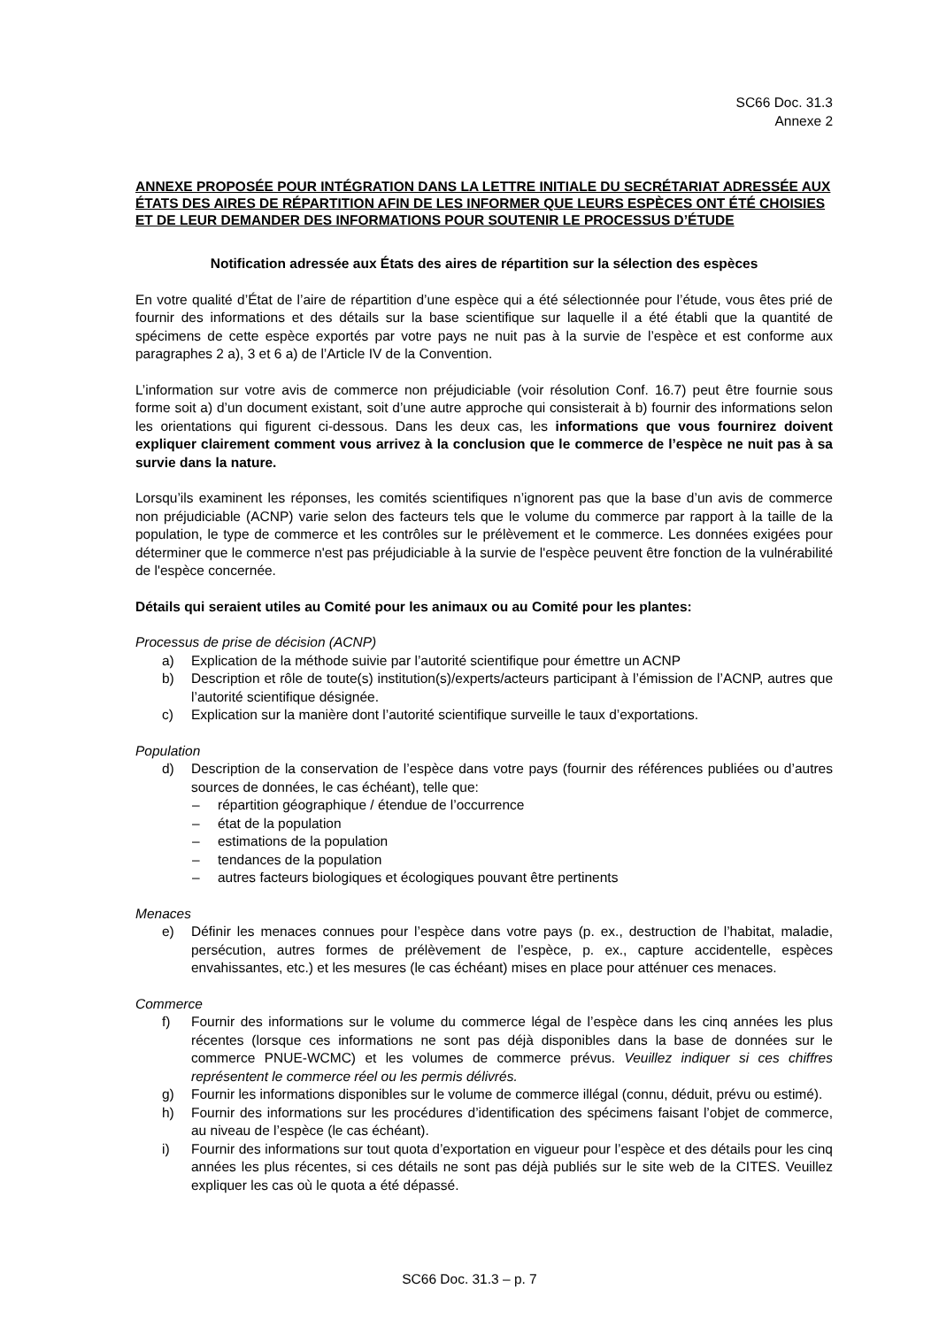SC66 Doc. 31.3
Annexe 2
ANNEXE PROPOSÉE POUR INTÉGRATION DANS LA LETTRE INITIALE DU SECRÉTARIAT ADRESSÉE AUX ÉTATS DES AIRES DE RÉPARTITION AFIN DE LES INFORMER QUE LEURS ESPÈCES ONT ÉTÉ CHOISIES ET DE LEUR DEMANDER DES INFORMATIONS POUR SOUTENIR LE PROCESSUS D’ÉTUDE
Notification adressée aux États des aires de répartition sur la sélection des espèces
En votre qualité d’État de l’aire de répartition d’une espèce qui a été sélectionnée pour l’étude, vous êtes prié de fournir des informations et des détails sur la base scientifique sur laquelle il a été établi que la quantité de spécimens de cette espèce exportés par votre pays ne nuit pas à la survie de l’espèce et est conforme aux paragraphes 2 a), 3 et 6 a) de l’Article IV de la Convention.
L’information sur votre avis de commerce non préjudiciable (voir résolution Conf. 16.7) peut être fournie sous forme soit a) d’un document existant, soit d’une autre approche qui consisterait à b) fournir des informations selon les orientations qui figurent ci-dessous. Dans les deux cas, les informations que vous fournirez doivent expliquer clairement comment vous arrivez à la conclusion que le commerce de l’espèce ne nuit pas à sa survie dans la nature.
Lorsqu’ils examinent les réponses, les comités scientifiques n’ignorent pas que la base d’un avis de commerce non préjudiciable (ACNP) varie selon des facteurs tels que le volume du commerce par rapport à la taille de la population, le type de commerce et les contrôles sur le prélèvement et le commerce. Les données exigées pour déterminer que le commerce n'est pas préjudiciable à la survie de l'espèce peuvent être fonction de la vulnérabilité de l'espèce concernée.
Détails qui seraient utiles au Comité pour les animaux ou au Comité pour les plantes:
Processus de prise de décision (ACNP)
a) Explication de la méthode suivie par l’autorité scientifique pour émettre un ACNP
b) Description et rôle de toute(s) institution(s)/experts/acteurs participant à l’émission de l’ACNP, autres que l’autorité scientifique désignée.
c) Explication sur la manière dont l’autorité scientifique surveille le taux d’exportations.
Population
d) Description de la conservation de l’espèce dans votre pays (fournir des références publiées ou d’autres sources de données, le cas échéant), telle que:
– répartition géographique / étendue de l’occurrence
– état de la population
– estimations de la population
– tendances de la population
– autres facteurs biologiques et écologiques pouvant être pertinents
Menaces
e) Définir les menaces connues pour l’espèce dans votre pays (p. ex., destruction de l’habitat, maladie, persécution, autres formes de prélèvement de l’espèce, p. ex., capture accidentelle, espèces envahissantes, etc.) et les mesures (le cas échéant) mises en place pour atténuer ces menaces.
Commerce
f) Fournir des informations sur le volume du commerce légal de l’espèce dans les cinq années les plus récentes (lorsque ces informations ne sont pas déjà disponibles dans la base de données sur le commerce PNUE-WCMC) et les volumes de commerce prévus. Veuillez indiquer si ces chiffres représentent le commerce réel ou les permis délivrés.
g) Fournir les informations disponibles sur le volume de commerce illégal (connu, déduit, prévu ou estimé).
h) Fournir des informations sur les procédures d’identification des spécimens faisant l’objet de commerce, au niveau de l’espèce (le cas échéant).
i) Fournir des informations sur tout quota d’exportation en vigueur pour l’espèce et des détails pour les cinq années les plus récentes, si ces détails ne sont pas déjà publiés sur le site web de la CITES. Veuillez expliquer les cas où le quota a été dépassé.
SC66 Doc. 31.3 – p. 7